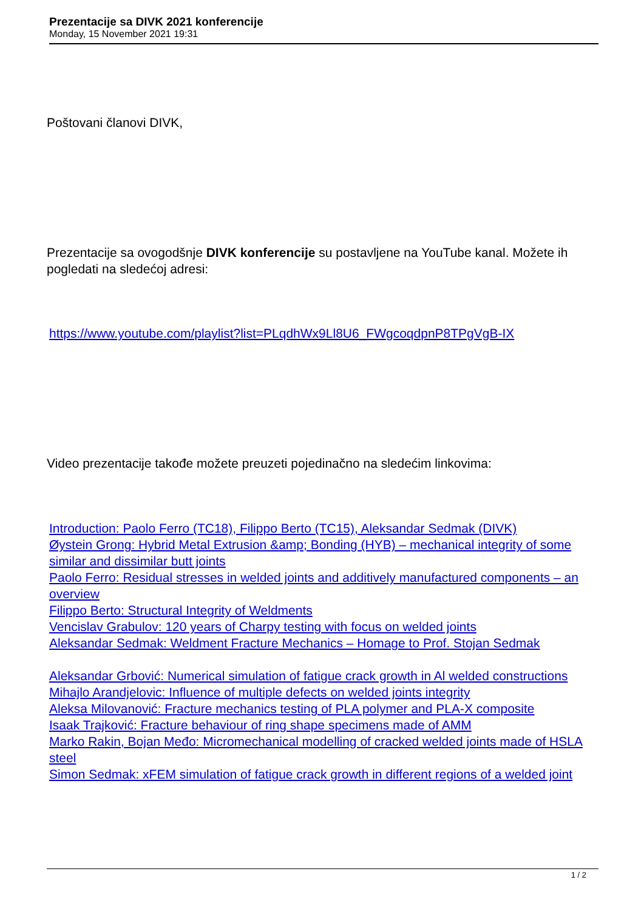Prezentacije sa DIVK 2021 konferencije
Monday, 15 November 2021 19:31
Poštovani članovi DIVK,
Prezentacije sa ovogodšnje DIVK konferencije su postavljene na YouTube kanal. Možete ih pogledati na sledećoj adresi:
https://www.youtube.com/playlist?list=PLqdhWx9Ll8U6_FWgcoqdpnP8TPgVgB-IX
Video prezentacije takođe možete preuzeti pojedinačno na sledećim linkovima:
Introduction: Paolo Ferro (TC18), Filippo Berto (TC15), Aleksandar Sedmak (DIVK)
Øystein Grong: Hybrid Metal Extrusion &amp; Bonding (HYB) – mechanical integrity of some similar and dissimilar butt joints
Paolo Ferro: Residual stresses in welded joints and additively manufactured components – an overview
Filippo Berto: Structural Integrity of Weldments
Vencislav Grabulov: 120 years of Charpy testing with focus on welded joints
Aleksandar Sedmak: Weldment Fracture Mechanics – Homage to Prof. Stojan Sedmak
Aleksandar Grbović: Numerical simulation of fatigue crack growth in Al welded constructions
Mihajlo Arandjelovic: Influence of multiple defects on welded joints integrity
Aleksa Milovanović: Fracture mechanics testing of PLA polymer and PLA-X composite
Isaak Trajković: Fracture behaviour of ring shape specimens made of AMM
Marko Rakin, Bojan Međo: Micromechanical modelling of cracked welded joints made of HSLA steel
Simon Sedmak: xFEM simulation of fatigue crack growth in different regions of a welded joint
1 / 2